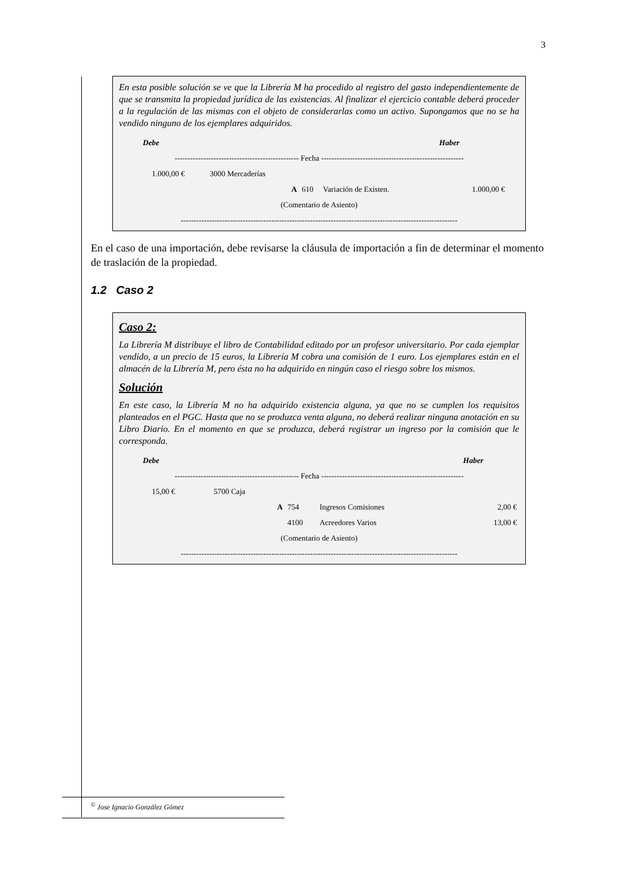3
En esta posible solución se ve que la Librería M ha procedido al registro del gasto independientemente de que se transmita la propiedad jurídica de las existencias. Al finalizar el ejercicio contable deberá proceder a la regulación de las mismas con el objeto de considerarlas como un activo. Supongamos que no se ha vendido ninguno de los ejemplares adquiridos.
| Debe | | | | | Haber | |
| ------------------------------------------------ Fecha ------------------------------------------------------- | | | | | | |
| 1.000,00 € | 3000 Mercaderías | | | | | |
| | | A | 610 | Variación de Existen. | 1.000,00 € | |
| (Comentario de Asiento) | | | | | | |
| ----------------------------------------------------------------------------------------------------------- | | | | | | |
En el caso de una importación, debe revisarse la cláusula de importación a fin de determinar el momento de traslación de la propiedad.
1.2 Caso 2
Caso 2:
La Librería M distribuye el libro de Contabilidad editado por un profesor universitario. Por cada ejemplar vendido, a un precio de 15 euros, la Librería M cobra una comisión de 1 euro. Los ejemplares están en el almacén de la Librería M, pero ésta no ha adquirido en ningún caso el riesgo sobre los mismos.
Solución
En este caso, la Librería M no ha adquirido existencia alguna, ya que no se cumplen los requisitos planteados en el PGC. Hasta que no se produzca venta alguna, no deberá realizar ninguna anotación en su Libro Diario. En el momento en que se produzca, deberá registrar un ingreso por la comisión que le corresponda.
| Debe | | | | | Haber |
| ------------------------------------------------ Fecha ------------------------------------------------------- | | | | | |
| 15,00 € | 5700 Caja | | | | |
| | | A | 754 | Ingresos Comisiones | 2,00 € |
| | | | 4100 | Acreedores Varios | 13,00 € |
| (Comentario de Asiento) | | | | | |
| ----------------------------------------------------------------------------------------------------------- | | | | | |
<sup>©</sup> Jose Ignacio González Gómez